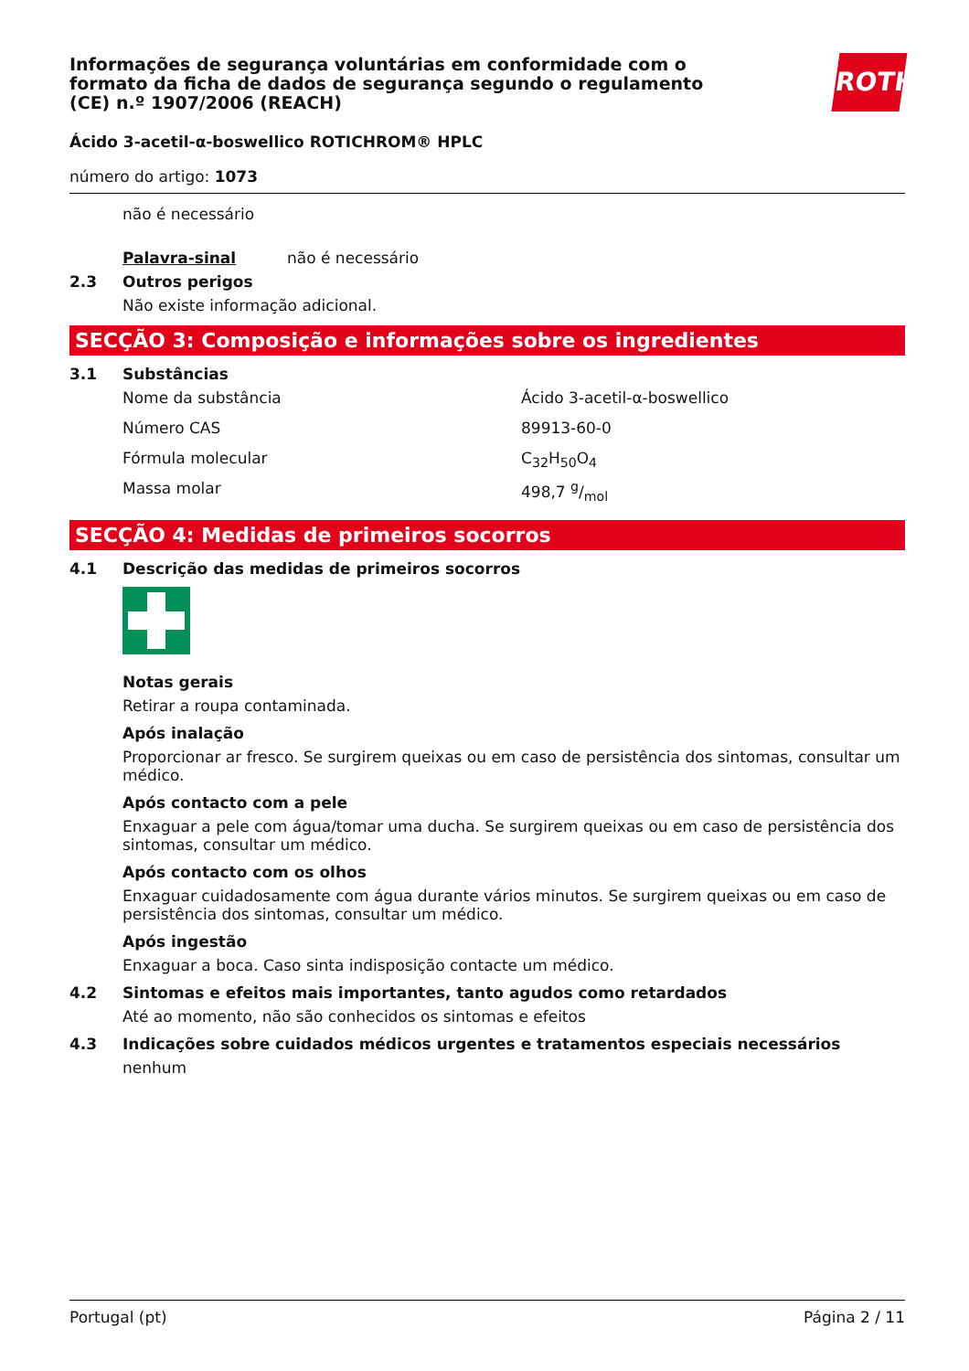Informações de segurança voluntárias em conformidade com o formato da ficha de dados de segurança segundo o regulamento (CE) n.º 1907/2006 (REACH)
Ácido 3-acetil-α-boswellico ROTICHROM® HPLC
número do artigo: 1073
não é necessário
Palavra-sinal não é necessário
2.3 Outros perigos
Não existe informação adicional.
SECÇÃO 3: Composição e informações sobre os ingredientes
3.1 Substâncias
Nome da substância Ácido 3-acetil-α-boswellico
Número CAS 89913-60-0
Fórmula molecular C<sub>32</sub>H<sub>50</sub>O<sub>4</sub>
Massa molar 498,7 g/mol
SECÇÃO 4: Medidas de primeiros socorros
4.1 Descrição das medidas de primeiros socorros
Notas gerais
Retirar a roupa contaminada.
Após inalação
Proporcionar ar fresco. Se surgirem queixas ou em caso de persistência dos sintomas, consultar um médico.
Após contacto com a pele
Enxaguar a pele com água/tomar uma ducha. Se surgirem queixas ou em caso de persistência dos sintomas, consultar um médico.
Após contacto com os olhos
Enxaguar cuidadosamente com água durante vários minutos. Se surgirem queixas ou em caso de persistência dos sintomas, consultar um médico.
Após ingestão
Enxaguar a boca. Caso sinta indisposição contacte um médico.
4.2 Sintomas e efeitos mais importantes, tanto agudos como retardados
Até ao momento, não são conhecidos os sintomas e efeitos
4.3 Indicações sobre cuidados médicos urgentes e tratamentos especiais necessários
nenhum
ROTH
Portugal (pt) Página 2 / 11